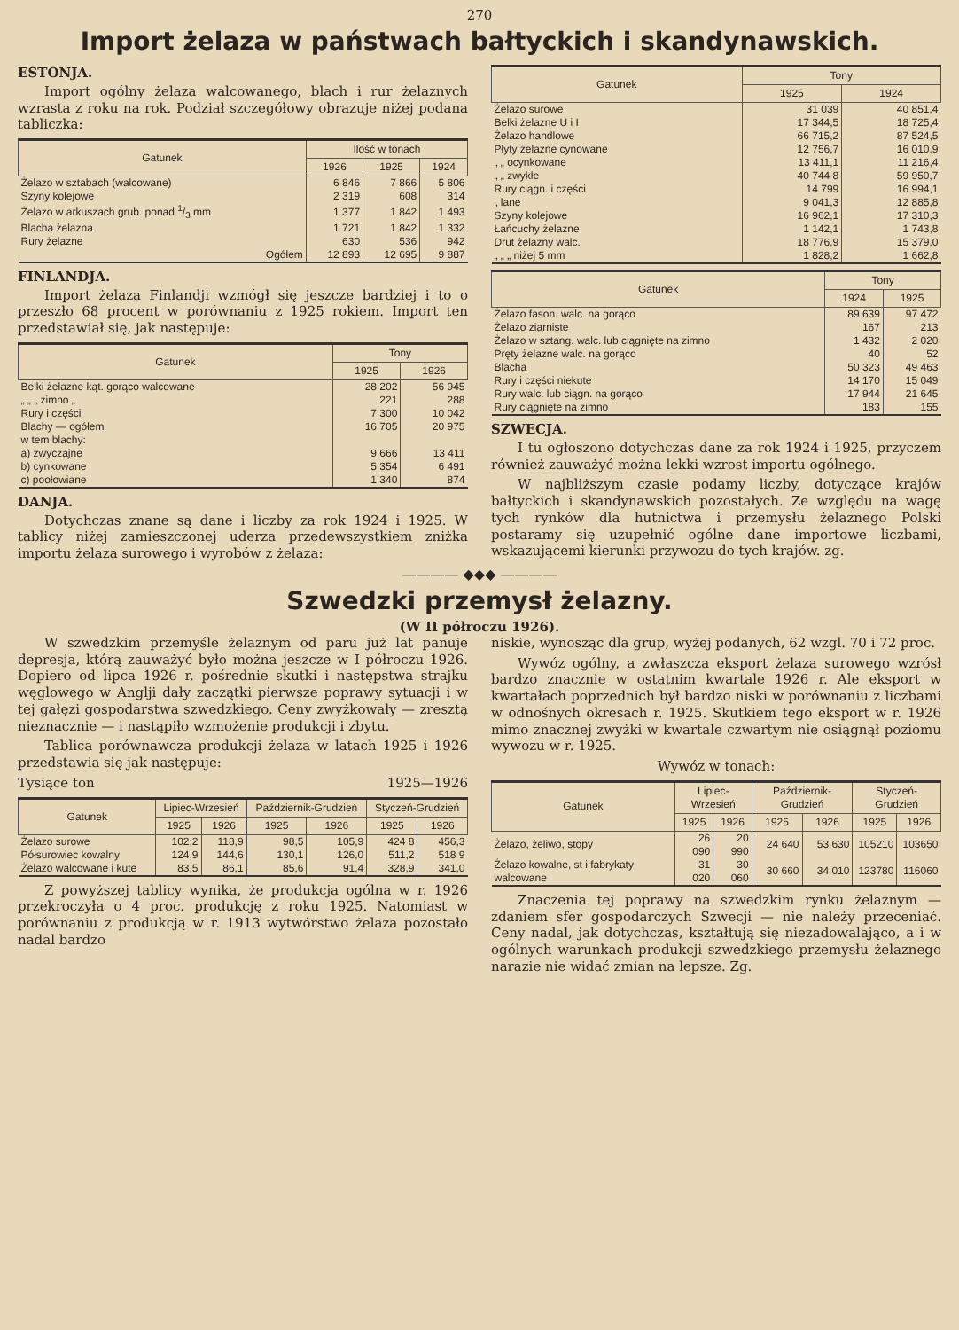270
Import żelaza w państwach bałtyckich i skandynawskich.
ESTONJA.
Import ogólny żelaza walcowanego, blach i rur żelaznych wzrasta z roku na rok. Podział szczegółowy obrazuje niżej podana tabliczka:
| Gatunek | Ilość w tonach | | |
| --- | --- | --- | --- |
| | 1926 | 1925 | 1924 |
| Żelazo w sztabach (walcowane) | 6 846 | 7 866 | 5 806 |
| Szyny kolejowe | 2 319 | 608 | 314 |
| Żelazo w arkuszach grub. ponad 1/3 mm | 1 377 | 1 842 | 1 493 |
| Blacha żelazna | 1 721 | 1 842 | 1 332 |
| Rury żelazne | 630 | 536 | 942 |
| Ogółem | 12 893 | 12 695 | 9 887 |
FINLANDJA.
Import żelaza Finlandji wzmógł się jeszcze bardziej i to o przeszło 68 procent w porównaniu z 1925 rokiem. Import ten przedstawiał się, jak następuje:
| Gatunek | Tony | |
| --- | --- | --- |
| | 1925 | 1926 |
| Belki żelazne kąt. gorąco walcowane | 28 202 | 56 945 |
| „ „ „ zimno „ | 221 | 288 |
| Rury i części | 7 300 | 10 042 |
| Blachy — ogółem | 16 705 | 20 975 |
| w tem blachy: | | |
| a) zwyczajne | 9 666 | 13 411 |
| b) cynkowane | 5 354 | 6 491 |
| c) poołowiane | 1 340 | 874 |
DANJA.
Dotychczas znane są dane i liczby za rok 1924 i 1925. W tablicy niżej zamieszczonej uderza przedewszystkiem zniżka importu żelaza surowego i wyrobów z żelaza:
| Gatunek | Tony | |
| --- | --- | --- |
| | 1925 | 1924 |
| Żelazo surowe | 31 039 | 40 851,4 |
| Belki żelazne U i I | 17 344,5 | 18 725,4 |
| Żelazo handlowe | 66 715,2 | 87 524,5 |
| Płyty żelazne cynowane | 12 756,7 | 16 010,9 |
| „ „ ocynkowane | 13 411,1 | 11 216,4 |
| „ „ zwykłe | 40 744 8 | 59 950,7 |
| Rury ciągn. i części | 14 799 | 16 994,1 |
| „ lane | 9 041,3 | 12 885,8 |
| Szyny kolejowe | 16 962,1 | 17 310,3 |
| Łańcuchy żelazne | 1 142,1 | 1 743,8 |
| Drut żelazny walc. | 18 776,9 | 15 379,0 |
| „ „ „ niżej 5 mm | 1 828,2 | 1 662,8 |
| Gatunek | Tony | |
| --- | --- | --- |
| | 1924 | 1925 |
| Żelazo fason. walc. na gorąco | 89 639 | 97 472 |
| Żelazo ziarniste | 167 | 213 |
| Żelazo w sztang. walc. lub ciągnięte na zimno | 1 432 | 2 020 |
| Pręty żelazne walc. na gorąco | 40 | 52 |
| Blacha | 50 323 | 49 463 |
| Rury i części niekute | 14 170 | 15 049 |
| Rury walc. lub ciągn. na gorąco | 17 944 | 21 645 |
| Rury ciągnięte na zimno | 183 | 155 |
SZWECJA.
I tu ogłoszono dotychczas dane za rok 1924 i 1925, przyczem również zauważyć można lekki wzrost importu ogólnego.
W najbliższym czasie podamy liczby, dotyczące krajów bałtyckich i skandynawskich pozostałych. Ze względu na wagę tych rynków dla hutnictwa i przemysłu żelaznego Polski postaramy się uzupełnić ogólne dane importowe liczbami, wskazującemi kierunki przywozu do tych krajów. zg.
———— ◆◆◆ ————
Szwedzki przemysł żelazny.
(W II półroczu 1926).
W szwedzkim przemyśle żelaznym od paru już lat panuje depresja, którą zauważyć było można jeszcze w I półroczu 1926. Dopiero od lipca 1926 r. pośrednie skutki i następstwa strajku węglowego w Anglji dały zaczątki pierwsze poprawy sytuacji i w tej gałęzi gospodarstwa szwedzkiego. Ceny zwyżkowały — zresztą nieznacznie — i nastąpiło wzmożenie produkcji i zbytu.
Tablica porównawcza produkcji żelaza w latach 1925 i 1926 przedstawia się jak następuje:
Tysiące ton 1925—1926
| Gatunek | Lipiec-Wrzesień | | Październik-Grudzień | | Styczeń-Grudzień | |
| --- | --- | --- | --- | --- | --- | --- |
| | 1925 | 1926 | 1925 | 1926 | 1925 | 1926 |
| Żelazo surowe | 102,2 | 118,9 | 98,5 | 105,9 | 424 8 | 456,3 |
| Półsurowiec kowalny | 124,9 | 144,6 | 130,1 | 126,0 | 511,2 | 518 9 |
| Żelazo walcowane i kute | 83,5 | 86,1 | 85,6 | 91,4 | 328,9 | 341,0 |
Z powyższej tablicy wynika, że produkcja ogólna w r. 1926 przekroczyła o 4 proc. produkcję z roku 1925. Natomiast w porównaniu z produkcją w r. 1913 wytwórstwo żelaza pozostało nadal bardzo
niskie, wynosząc dla grup, wyżej podanych, 62 wzgl. 70 i 72 proc.
Wywóz ogólny, a zwłaszcza eksport żelaza surowego wzrósł bardzo znacznie w ostatnim kwartale 1926 r. Ale eksport w kwartałach poprzednich był bardzo niski w porównaniu z liczbami w odnośnych okresach r. 1925. Skutkiem tego eksport w r. 1926 mimo znacznej zwyżki w kwartale czwartym nie osiągnął poziomu wywozu w r. 1925.
Wywóz w tonach:
| Gatunek | Lipiec-Wrzesień | | Październik-Grudzień | | Styczeń-Grudzień | |
| --- | --- | --- | --- | --- | --- | --- |
| | 1925 | 1926 | 1925 | 1926 | 1925 | 1926 |
| Żelazo, żeliwo, stopy | 26 090 | 20 990 | 24 640 | 53 630 | 105210 | 103650 |
| Żelazo kowalne, st i fabrykaty walcowane | 31 020 | 30 060 | 30 660 | 34 010 | 123780 | 116060 |
Znaczenia tej poprawy na szwedzkim rynku żelaznym — zdaniem sfer gospodarczych Szwecji — nie należy przeceniać. Ceny nadal, jak dotychczas, kształtują się niezadowalająco, a i w ogólnych warunkach produkcji szwedzkiego przemysłu żelaznego narazie nie widać zmian na lepsze. Zg.